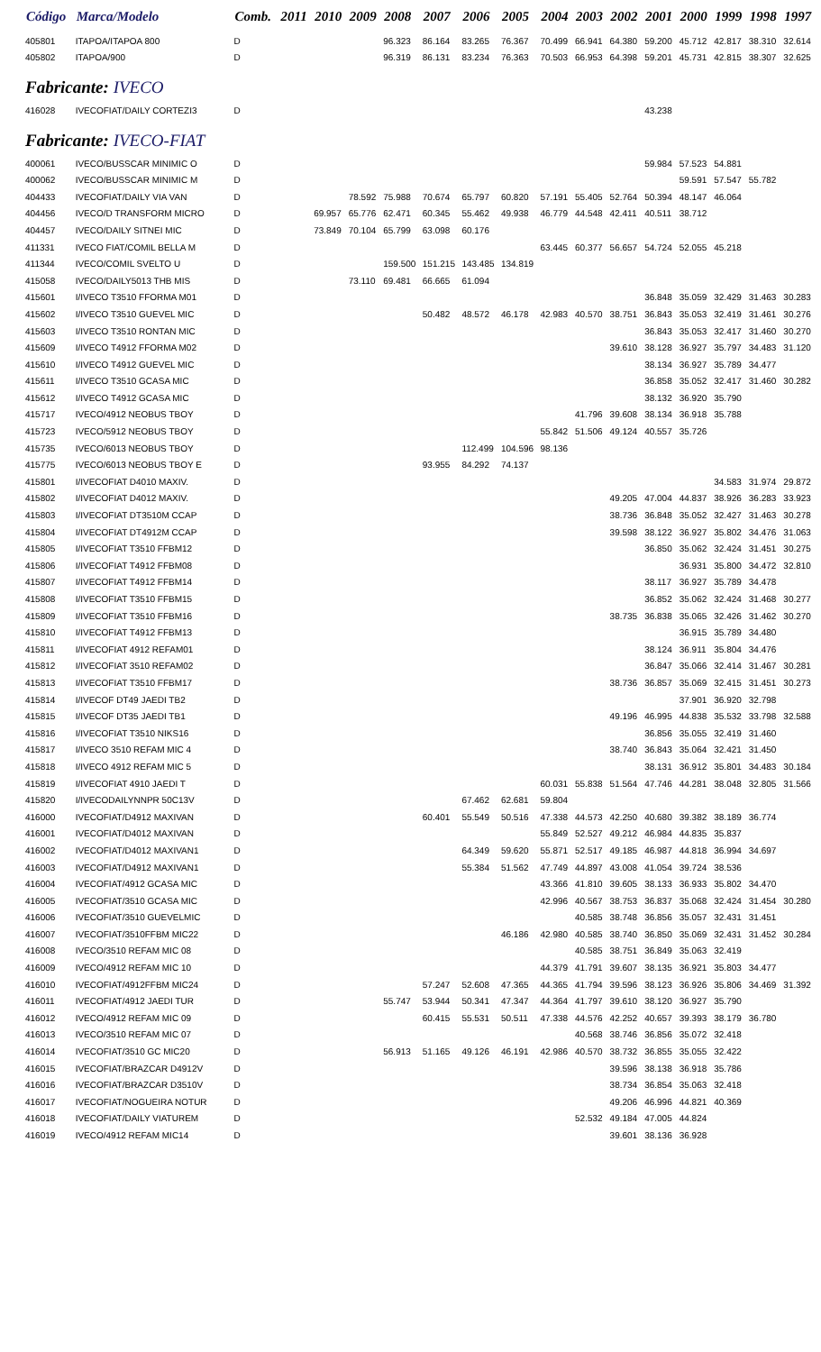| Código | Marca/Modelo | Comb. | 2011 | 2010 | 2009 | 2008 | 2007 | 2006 | 2005 | 2004 | 2003 | 2002 | 2001 | 2000 | 1999 | 1998 | 1997 |
| --- | --- | --- | --- | --- | --- | --- | --- | --- | --- | --- | --- | --- | --- | --- | --- | --- | --- |
| 405801 | ITAPOA/ITAPOA 800 | D | | | | 96.323 | 86.164 | 83.265 | 76.367 | 70.499 | 66.941 | 64.380 | 59.200 | 45.712 | 42.817 | 38.310 | 32.614 |
| 405802 | ITAPOA/900 | D | | | | 96.319 | 86.131 | 83.234 | 76.363 | 70.503 | 66.953 | 64.398 | 59.201 | 45.731 | 42.815 | 38.307 | 32.625 |
| Fabricante: IVECO | | | | | | | | | | | | | | | | | |
| 416028 | IVECOFIAT/DAILY CORTEZI3 | D | | | | | | | | | | | 43.238 | | | | |
| Fabricante: IVECO-FIAT | | | | | | | | | | | | | | | | | |
| 400061 | IVECO/BUSSCAR MINIMIC O | D | | | | | | | | | | | 59.984 | 57.523 | 54.881 | | |
| 400062 | IVECO/BUSSCAR MINIMIC M | D | | | | | | | | | | | | 59.591 | 57.547 | 55.782 | |
| 404433 | IVECOFIAT/DAILY VIA VAN | D | | | 78.592 | 75.988 | 70.674 | 65.797 | 60.820 | 57.191 | 55.405 | 52.764 | 50.394 | 48.147 | 46.064 | | |
| 404456 | IVECO/D TRANSFORM MICRO | D | | 69.957 | 65.776 | 62.471 | 60.345 | 55.462 | 49.938 | 46.779 | 44.548 | 42.411 | 40.511 | 38.712 | | | |
| 404457 | IVECO/DAILY SITNEI MIC | D | | 73.849 | 70.104 | 65.799 | 63.098 | 60.176 | | | | | | | | | |
| 411331 | IVECO FIAT/COMIL BELLA M | D | | | | | | | | 63.445 | 60.377 | 56.657 | 54.724 | 52.055 | 45.218 | | |
| 411344 | IVECO/COMIL SVELTO U | D | | | | 159.500 | 151.215 | 143.485 | 134.819 | | | | | | | | |
| 415058 | IVECO/DAILY5013 THB MIS | D | | | 73.110 | 69.481 | 66.665 | 61.094 | | | | | | | | | |
| 415601 | I/IVECO T3510 FFORMA M01 | D | | | | | | | | | | | 36.848 | 35.059 | 32.429 | 31.463 | 30.283 |
| 415602 | I/IVECO T3510 GUEVEL MIC | D | | | | | 50.482 | 48.572 | 46.178 | 42.983 | 40.570 | 38.751 | 36.843 | 35.053 | 32.419 | 31.461 | 30.276 |
| 415603 | I/IVECO T3510 RONTAN MIC | D | | | | | | | | | | | 36.843 | 35.053 | 32.417 | 31.460 | 30.270 |
| 415609 | I/IVECO T4912 FFORMA M02 | D | | | | | | | | | | 39.610 | 38.128 | 36.927 | 35.797 | 34.483 | 31.120 |
| 415610 | I/IVECO T4912 GUEVEL MIC | D | | | | | | | | | | | 38.134 | 36.927 | 35.789 | 34.477 | |
| 415611 | I/IVECO T3510 GCASA MIC | D | | | | | | | | | | | 36.858 | 35.052 | 32.417 | 31.460 | 30.282 |
| 415612 | I/IVECO T4912 GCASA MIC | D | | | | | | | | | | | 38.132 | 36.920 | 35.790 | | |
| 415717 | IVECO/4912 NEOBUS TBOY | D | | | | | | | | | 41.796 | 39.608 | 38.134 | 36.918 | 35.788 | | |
| 415723 | IVECO/5912 NEOBUS TBOY | D | | | | | | | | 55.842 | 51.506 | 49.124 | 40.557 | 35.726 | | | |
| 415735 | IVECO/6013 NEOBUS TBOY | D | | | | | | 112.499 | 104.596 | 98.136 | | | | | | | |
| 415775 | IVECO/6013 NEOBUS TBOY E | D | | | | | 93.955 | 84.292 | 74.137 | | | | | | | | |
| 415801 | I/IVECOFIAT D4010 MAXIV. | D | | | | | | | | | | | | | 34.583 | 31.974 | 29.872 |
| 415802 | I/IVECOFIAT D4012 MAXIV. | D | | | | | | | | | | 49.205 | 47.004 | 44.837 | 38.926 | 36.283 | 33.923 |
| 415803 | I/IVECOFIAT DT3510M CCAP | D | | | | | | | | | | 38.736 | 36.848 | 35.052 | 32.427 | 31.463 | 30.278 |
| 415804 | I/IVECOFIAT DT4912M CCAP | D | | | | | | | | | | 39.598 | 38.122 | 36.927 | 35.802 | 34.476 | 31.063 |
| 415805 | I/IVECOFIAT T3510 FFBM12 | D | | | | | | | | | | | 36.850 | 35.062 | 32.424 | 31.451 | 30.275 |
| 415806 | I/IVECOFIAT T4912 FFBM08 | D | | | | | | | | | | | | 36.931 | 35.800 | 34.472 | 32.810 |
| 415807 | I/IVECOFIAT T4912 FFBM14 | D | | | | | | | | | | | 38.117 | 36.927 | 35.789 | 34.478 | |
| 415808 | I/IVECOFIAT T3510 FFBM15 | D | | | | | | | | | | | 36.852 | 35.062 | 32.424 | 31.468 | 30.277 |
| 415809 | I/IVECOFIAT T3510 FFBM16 | D | | | | | | | | | | 38.735 | 36.838 | 35.065 | 32.426 | 31.462 | 30.270 |
| 415810 | I/IVECOFIAT T4912 FFBM13 | D | | | | | | | | | | | | 36.915 | 35.789 | 34.480 | |
| 415811 | I/IVECOFIAT 4912 REFAM01 | D | | | | | | | | | | | 38.124 | 36.911 | 35.804 | 34.476 | |
| 415812 | I/IVECOFIAT 3510 REFAM02 | D | | | | | | | | | | | 36.847 | 35.066 | 32.414 | 31.467 | 30.281 |
| 415813 | I/IVECOFIAT T3510 FFBM17 | D | | | | | | | | | | 38.736 | 36.857 | 35.069 | 32.415 | 31.451 | 30.273 |
| 415814 | I/IVECOF DT49 JAEDI TB2 | D | | | | | | | | | | | | 37.901 | 36.920 | 32.798 | |
| 415815 | I/IVECOF DT35 JAEDI TB1 | D | | | | | | | | | | 49.196 | 46.995 | 44.838 | 35.532 | 33.798 | 32.588 |
| 415816 | I/IVECOFIAT T3510 NIKS16 | D | | | | | | | | | | | 36.856 | 35.055 | 32.419 | 31.460 | |
| 415817 | I/IVECO 3510 REFAM MIC 4 | D | | | | | | | | | | 38.740 | 36.843 | 35.064 | 32.421 | 31.450 | |
| 415818 | I/IVECO 4912 REFAM MIC 5 | D | | | | | | | | | | | 38.131 | 36.912 | 35.801 | 34.483 | 30.184 |
| 415819 | I/IVECOFIAT 4910 JAEDI T | D | | | | | | | | 60.031 | 55.838 | 51.564 | 47.746 | 44.281 | 38.048 | 32.805 | 31.566 |
| 415820 | I/IVECODAILYNNPR 50C13V | D | | | | | | 67.462 | 62.681 | 59.804 | | | | | | | |
| 416000 | IVECOFIAT/D4912 MAXIVAN | D | | | | | 60.401 | 55.549 | 50.516 | 47.338 | 44.573 | 42.250 | 40.680 | 39.382 | 38.189 | 36.774 | |
| 416001 | IVECOFIAT/D4012 MAXIVAN | D | | | | | | | | 55.849 | 52.527 | 49.212 | 46.984 | 44.835 | 35.837 | | |
| 416002 | IVECOFIAT/D4012 MAXIVAN1 | D | | | | | | 64.349 | 59.620 | 55.871 | 52.517 | 49.185 | 46.987 | 44.818 | 36.994 | 34.697 | |
| 416003 | IVECOFIAT/D4912 MAXIVAN1 | D | | | | | | 55.384 | 51.562 | 47.749 | 44.897 | 43.008 | 41.054 | 39.724 | 38.536 | | |
| 416004 | IVECOFIAT/4912 GCASA MIC | D | | | | | | | | 43.366 | 41.810 | 39.605 | 38.133 | 36.933 | 35.802 | 34.470 | |
| 416005 | IVECOFIAT/3510 GCASA MIC | D | | | | | | | | 42.996 | 40.567 | 38.753 | 36.837 | 35.068 | 32.424 | 31.454 | 30.280 |
| 416006 | IVECOFIAT/3510 GUEVELMIC | D | | | | | | | | | 40.585 | 38.748 | 36.856 | 35.057 | 32.431 | 31.451 | |
| 416007 | IVECOFIAT/3510FFBM MIC22 | D | | | | | | | 46.186 | 42.980 | 40.585 | 38.740 | 36.850 | 35.069 | 32.431 | 31.452 | 30.284 |
| 416008 | IVECO/3510 REFAM MIC 08 | D | | | | | | | | | 40.585 | 38.751 | 36.849 | 35.063 | 32.419 | | |
| 416009 | IVECO/4912 REFAM MIC 10 | D | | | | | | | | 44.379 | 41.791 | 39.607 | 38.135 | 36.921 | 35.803 | 34.477 | |
| 416010 | IVECOFIAT/4912FFBM MIC24 | D | | | | | 57.247 | 52.608 | 47.365 | 44.365 | 41.794 | 39.596 | 38.123 | 36.926 | 35.806 | 34.469 | 31.392 |
| 416011 | IVECOFIAT/4912 JAEDI TUR | D | | | | 55.747 | 53.944 | 50.341 | 47.347 | 44.364 | 41.797 | 39.610 | 38.120 | 36.927 | 35.790 | | |
| 416012 | IVECO/4912 REFAM MIC 09 | D | | | | | 60.415 | 55.531 | 50.511 | 47.338 | 44.576 | 42.252 | 40.657 | 39.393 | 38.179 | 36.780 | |
| 416013 | IVECO/3510 REFAM MIC 07 | D | | | | | | | | | 40.568 | 38.746 | 36.856 | 35.072 | 32.418 | | |
| 416014 | IVECOFIAT/3510 GC MIC20 | D | | | | 56.913 | 51.165 | 49.126 | 46.191 | 42.986 | 40.570 | 38.732 | 36.855 | 35.055 | 32.422 | | |
| 416015 | IVECOFIAT/BRAZCAR D4912V | D | | | | | | | | | | 39.596 | 38.138 | 36.918 | 35.786 | | |
| 416016 | IVECOFIAT/BRAZCAR D3510V | D | | | | | | | | | | 38.734 | 36.854 | 35.063 | 32.418 | | |
| 416017 | IVECOFIAT/NOGUEIRA NOTUR | D | | | | | | | | | | 49.206 | 46.996 | 44.821 | 40.369 | | |
| 416018 | IVECOFIAT/DAILY VIATUREM | D | | | | | | | | | 52.532 | 49.184 | 47.005 | 44.824 | | | |
| 416019 | IVECO/4912 REFAM MIC14 | D | | | | | | | | | | 39.601 | 38.136 | 36.928 | | | |